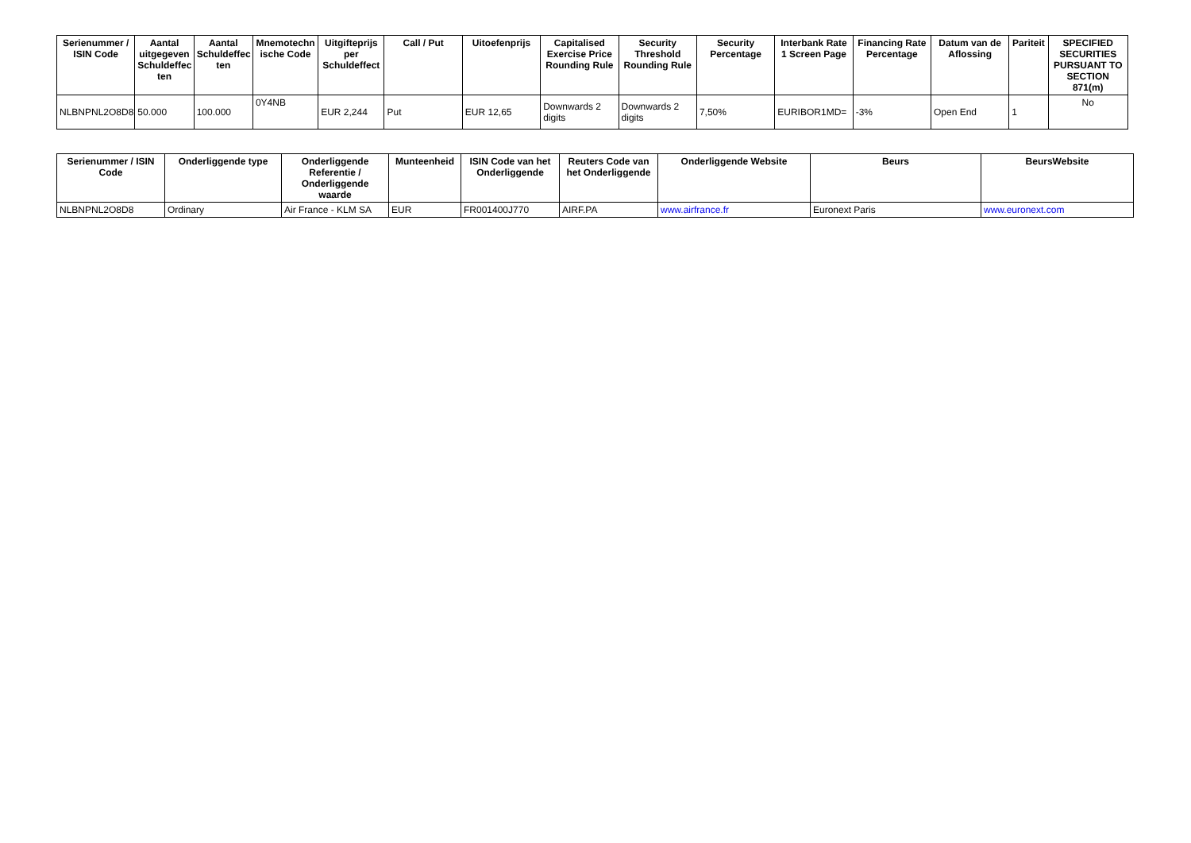| Serienummer / ISIN Code | Aantal uitgegeven Schuldeffec ten | Aantal Schuldeffec ten | Mnemotechn ische Code | Uitgifteprijs per Schuldeffect | Call / Put | Uitoefenprijs | Capitalised Exercise Price Rounding Rule | Security Threshold Rounding Rule | Security Percentage | Interbank Rate 1 Screen Page | Financing Rate Percentage | Datum van de Aflossing | Pariteit | SPECIFIED SECURITIES PURSUANT TO SECTION 871(m) |
| --- | --- | --- | --- | --- | --- | --- | --- | --- | --- | --- | --- | --- | --- | --- |
| NLBNPNL2O8D8 | 50.000 | 100.000 | 0Y4NB | EUR 2,244 | Put | EUR 12,65 | Downwards 2 digits | Downwards 2 digits | 7,50% | EURIBOR1MD= | -3% | Open End | 1 | No |
| Serienummer / ISIN Code | Onderliggende type | Onderliggende Referentie / Onderliggende waarde | Munteenheid | ISIN Code van het Onderliggende | Reuters Code van het Onderliggende | Onderliggende Website | Beurs | BeursWebsite |
| --- | --- | --- | --- | --- | --- | --- | --- | --- |
| NLBNPNL2O8D8 | Ordinary | Air France - KLM SA | EUR | FR001400J770 | AIRF.PA | www.airfrance.fr | Euronext Paris | www.euronext.com |